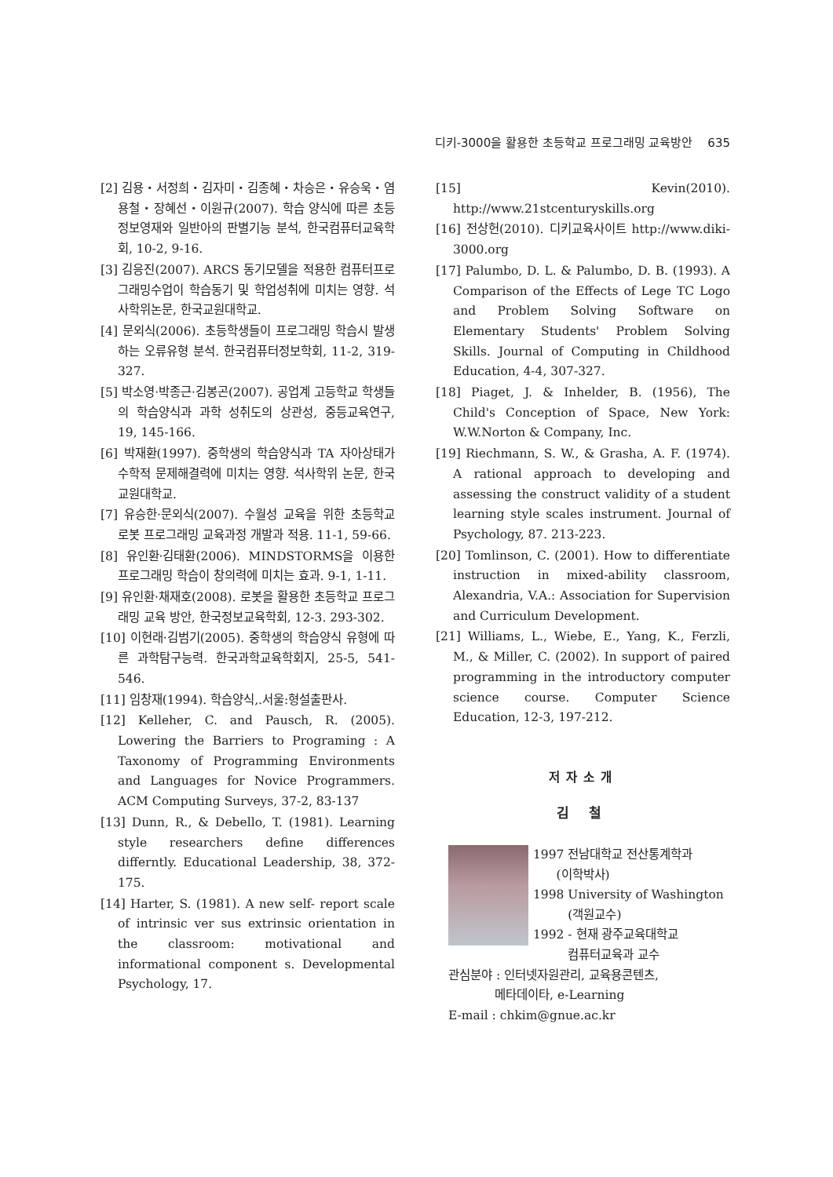디키-3000을 활용한 초등학교 프로그래밍 교육방안 635
[2] 김용・서정희・김자미・김종혜・차승은・유승욱・염용철・장혜선・이원규(2007). 학습 양식에 따른 초등 정보영재와 일반아의 판별기능 분석, 한국컴퓨터교육학회, 10-2, 9-16.
[3] 김응진(2007). ARCS 동기모델을 적용한 컴퓨터프로그래밍수업이 학습동기 및 학업성취에 미치는 영향. 석사학위논문, 한국교원대학교.
[4] 문외식(2006). 초등학생들이 프로그래밍 학습시 발생하는 오류유형 분석. 한국컴퓨터정보학회, 11-2, 319-327.
[5] 박소영·박종근·김봉곤(2007). 공업계 고등학교 학생들의 학습양식과 과학 성취도의 상관성, 중등교육연구, 19, 145-166.
[6] 박재환(1997). 중학생의 학습양식과 TA 자아상태가 수학적 문제해결력에 미치는 영향. 석사학위 논문, 한국교원대학교.
[7] 유승한·문외식(2007). 수월성 교육을 위한 초등학교 로봇 프로그래밍 교육과정 개발과 적용. 11-1, 59-66.
[8] 유인환·김태환(2006). MINDSTORMS을 이용한 프로그래밍 학습이 창의력에 미치는 효과. 9-1, 1-11.
[9] 유인환·채재호(2008). 로봇을 활용한 초등학교 프로그래밍 교육 방안, 한국정보교육학회, 12-3. 293-302.
[10] 이현래·김범기(2005). 중학생의 학습양식 유형에 따른 과학탐구능력. 한국과학교육학회지, 25-5, 541-546.
[11] 임창재(1994). 학습양식,.서울:형설출판사.
[12] Kelleher, C. and Pausch, R. (2005). Lowering the Barriers to Programing : A Taxonomy of Programming Environments and Languages for Novice Programmers. ACM Computing Surveys, 37-2, 83-137
[13] Dunn, R., & Debello, T. (1981). Learning style researchers define differences differntly. Educational Leadership, 38, 372-175.
[14] Harter, S. (1981). A new self- report scale of intrinsic ver sus extrinsic orientation in the classroom: motivational and informational component s. Developmental Psychology, 17.
[15] Kevin(2010). http://www.21stcenturyskills.org
[16] 전상헌(2010). 디키교육사이트 http://www.diki-3000.org
[17] Palumbo, D. L. & Palumbo, D. B. (1993). A Comparison of the Effects of Lege TC Logo and Problem Solving Software on Elementary Students' Problem Solving Skills. Journal of Computing in Childhood Education, 4-4, 307-327.
[18] Piaget, J. & Inhelder, B. (1956), The Child's Conception of Space, New York: W.W.Norton & Company, Inc.
[19] Riechmann, S. W., & Grasha, A. F. (1974). A rational approach to developing and assessing the construct validity of a student learning style scales instrument. Journal of Psychology, 87. 213-223.
[20] Tomlinson, C. (2001). How to differentiate instruction in mixed-ability classroom, Alexandria, V.A.: Association for Supervision and Curriculum Development.
[21] Williams, L., Wiebe, E., Yang, K., Ferzli, M., & Miller, C. (2002). In support of paired programming in the introductory computer science course. Computer Science Education, 12-3, 197-212.
저자소개
김 철
1997 전남대학교 전산통계학과
(이학박사)
1998 University of Washington
(객원교수)
1992 - 현재 광주교육대학교
컴퓨터교육과 교수
관심분야 : 인터넷자원관리, 교육용콘텐츠,
메타데이타, e-Learning
E-mail : chkim@gnue.ac.kr